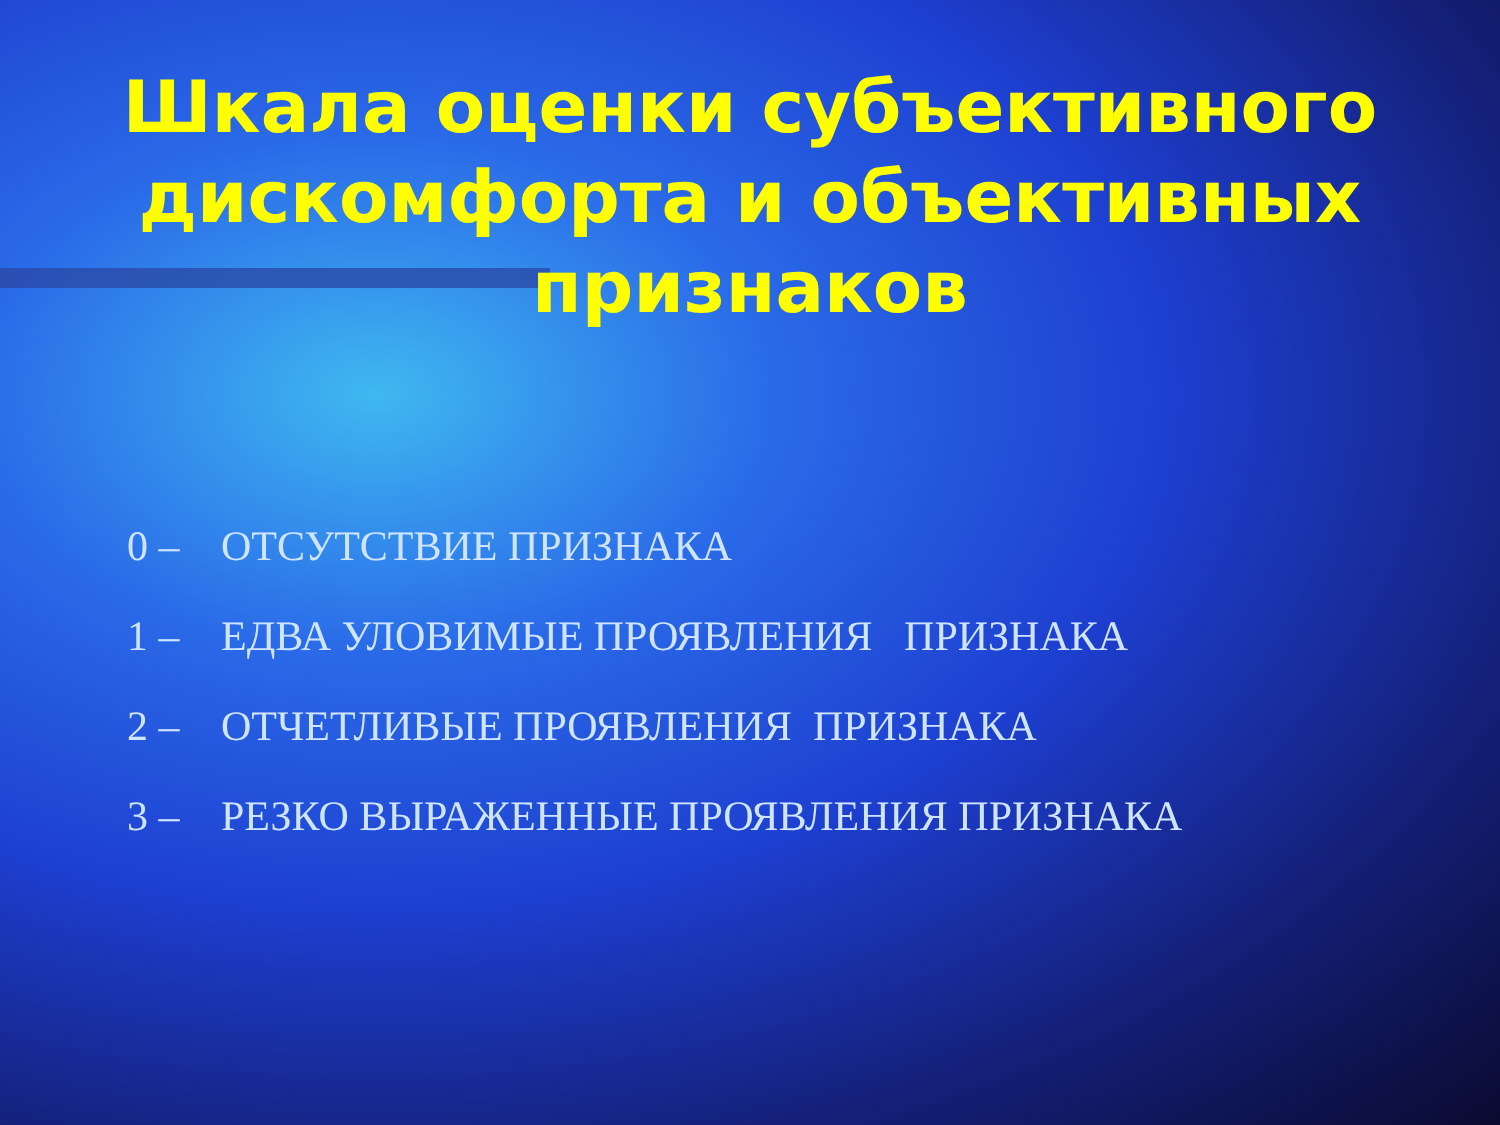Шкала оценки субъективного дискомфорта и объективных признаков
0 – ОТСУТСТВИЕ ПРИЗНАКА
1 – ЕДВА УЛОВИМЫЕ ПРОЯВЛЕНИЯ ПРИЗНАКА
2 – ОТЧЕТЛИВЫЕ ПРОЯВЛЕНИЯ ПРИЗНАКА
3 – РЕЗКО ВЫРАЖЕННЫЕ ПРОЯВЛЕНИЯ ПРИЗНАКА